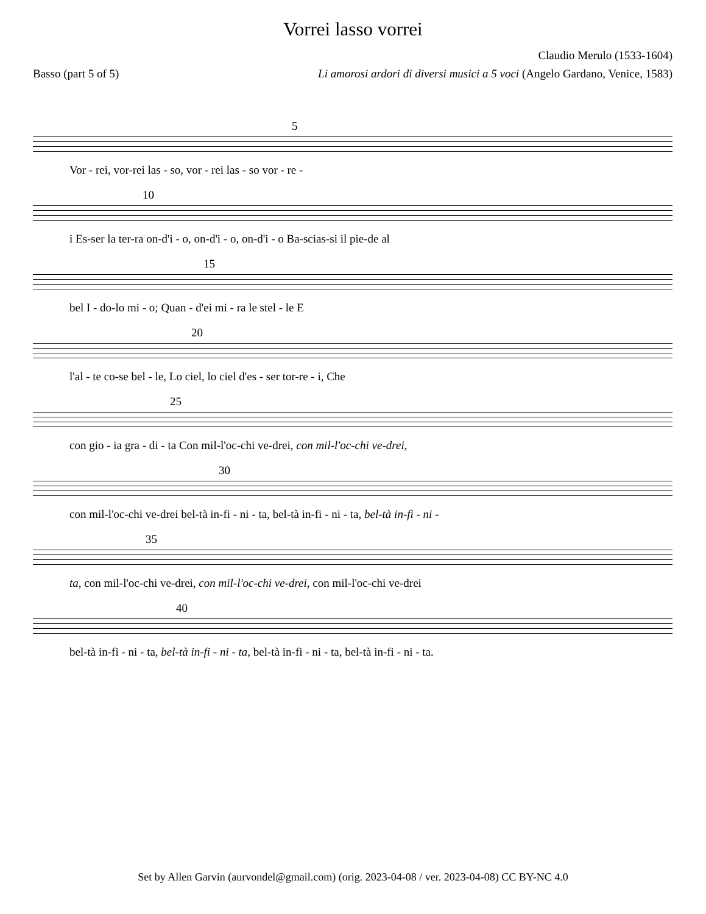Vorrei lasso vorrei
Claudio Merulo (1533-1604)
Basso (part 5 of 5) Li amorosi ardori di diversi musici a 5 voci (Angelo Gardano, Venice, 1583)
5
Vor - rei, vor-rei las - so, vor - rei las - so vor - re -
10
i Es-ser la ter-ra on-d'i - o, on-d'i - o, on-d'i - o Ba-scias-si il pie-de al
15
bel I - do-lo mi - o; Quan - d'ei mi - ra le stel - le E
20
l'al - te co-se bel - le, Lo ciel, lo ciel d'es - ser tor-re - i, Che
25
con gio - ia gra - di - ta Con mil-l'oc-chi ve-drei, con mil-l'oc-chi ve-drei,
30
con mil-l'oc-chi ve-drei bel-tà in-fi - ni - ta, bel-tà in-fi - ni - ta, bel-tà in-fi - ni -
35
ta, con mil-l'oc-chi ve-drei, con mil-l'oc-chi ve-drei, con mil-l'oc-chi ve-drei
40
bel-tà in-fi - ni - ta, bel-tà in-fi - ni - ta, bel-tà in-fi - ni - ta, bel-tà in-fi - ni - ta.
Set by Allen Garvin (aurvondel@gmail.com) (orig. 2023-04-08 / ver. 2023-04-08) CC BY-NC 4.0